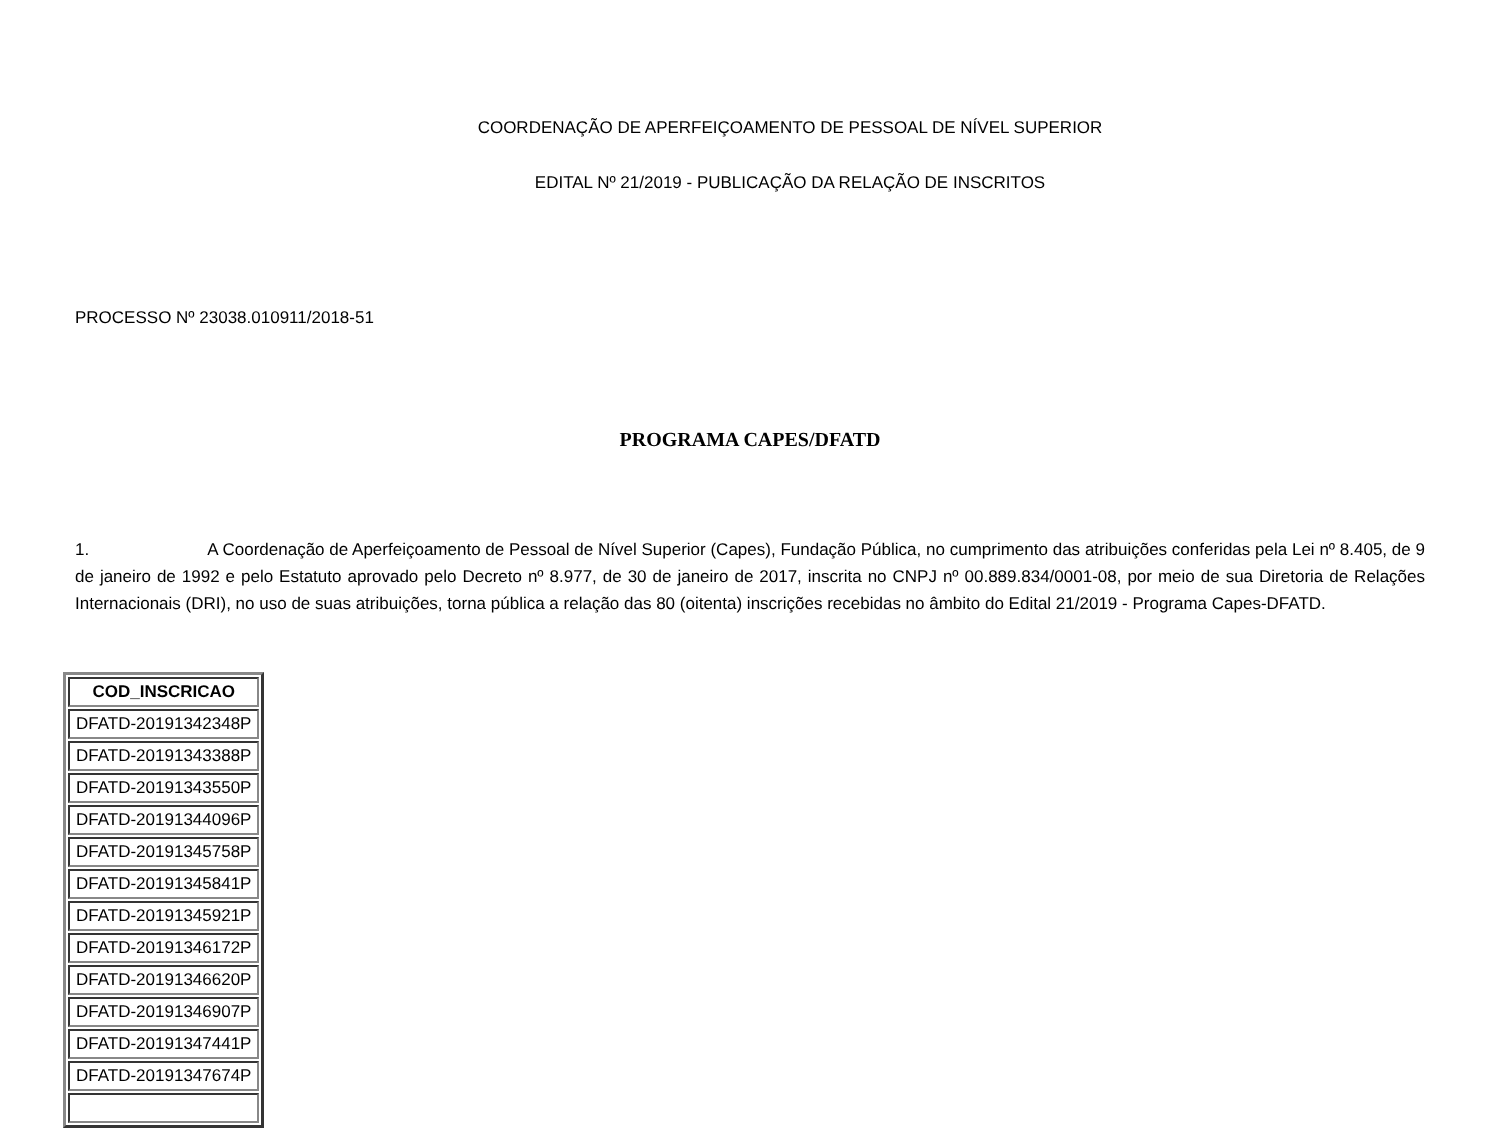COORDENAÇÃO DE APERFEIÇOAMENTO DE PESSOAL DE NÍVEL SUPERIOR
EDITAL Nº 21/2019 - PUBLICAÇÃO DA RELAÇÃO DE INSCRITOS
PROCESSO Nº 23038.010911/2018-51
PROGRAMA CAPES/DFATD
1. A Coordenação de Aperfeiçoamento de Pessoal de Nível Superior (Capes), Fundação Pública, no cumprimento das atribuições conferidas pela Lei nº 8.405, de 9 de janeiro de 1992 e pelo Estatuto aprovado pelo Decreto nº 8.977, de 30 de janeiro de 2017, inscrita no CNPJ nº 00.889.834/0001-08, por meio de sua Diretoria de Relações Internacionais (DRI), no uso de suas atribuições, torna pública a relação das 80 (oitenta) inscrições recebidas no âmbito do Edital 21/2019 - Programa Capes-DFATD.
| COD_INSCRICAO |
| --- |
| DFATD-20191342348P |
| DFATD-20191343388P |
| DFATD-20191343550P |
| DFATD-20191344096P |
| DFATD-20191345758P |
| DFATD-20191345841P |
| DFATD-20191345921P |
| DFATD-20191346172P |
| DFATD-20191346620P |
| DFATD-20191346907P |
| DFATD-20191347441P |
| DFATD-20191347674P |